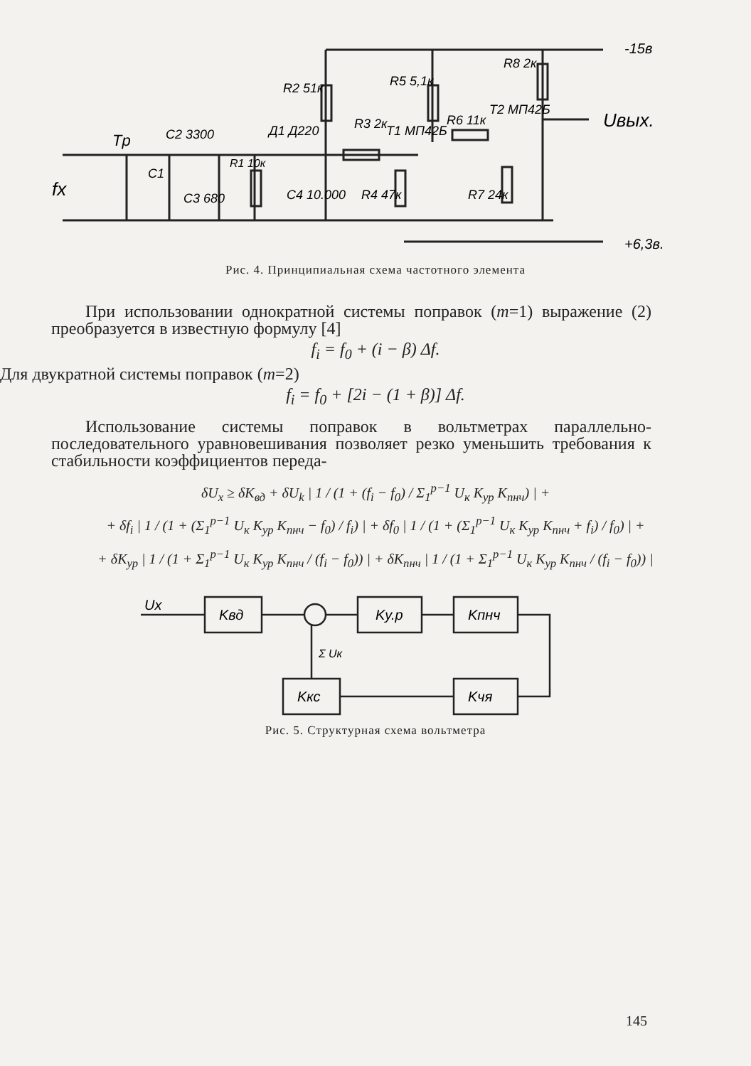R8 2к
R2 51к
R5 5,1к
R3 2к
T1 МП42Б
R6 11к
T2 МП42Б
Uвых.
-15в
+6,3в.
Tр
C2 3300
C1
C3 680
R1 10к
Д1 Д220
C4 10.000
R4 47к
R7 24к
fx
Рис. 4. Принципиальная схема частотного элемента
При использовании однократной системы поправок (m=1) выражение (2) преобразуется в известную формулу [4]
f<sub>i</sub> = f<sub>0</sub> + (i − β) Δf.
Для двукратной системы поправок (m=2)
f<sub>i</sub> = f<sub>0</sub> + [2i − (1 + β)] Δf.
Использование системы поправок в вольтметрах параллельно-последовательного уравновешивания позволяет резко уменьшить требования к стабильности коэффициентов переда-
δU<sub>x</sub> ≥ δK<sub>вд</sub> + δU<sub>k</sub> | 1 / (1 + (f<sub>i</sub> − f<sub>0</sub>) / Σ<sub>1</sub><sup>p−1</sup> U<sub>к</sub> K<sub>ур</sub> K<sub>пнч</sub>) | +
+ δf<sub>i</sub> | 1 / (1 + (Σ<sub>1</sub><sup>p−1</sup> U<sub>к</sub> K<sub>ур</sub> K<sub>пнч</sub> − f<sub>0</sub>) / f<sub>i</sub>) | + δf<sub>0</sub> | 1 / (1 + (Σ<sub>1</sub><sup>p−1</sup> U<sub>к</sub> K<sub>ур</sub> K<sub>пнч</sub> + f<sub>i</sub>) / f<sub>0</sub>) | +
+ δK<sub>ур</sub> | 1 / (1 + Σ<sub>1</sub><sup>p−1</sup> U<sub>к</sub> K<sub>ур</sub> K<sub>пнч</sub> / (f<sub>i</sub> − f<sub>0</sub>)) | + δK<sub>пнч</sub> | 1 / (1 + Σ<sub>1</sub><sup>p−1</sup> U<sub>к</sub> K<sub>ур</sub> K<sub>пнч</sub> / (f<sub>i</sub> − f<sub>0</sub>)) |
Ux
Kвд
Kу.р
Kпнч
Kкс
Kчя
Σ Uк
Рис. 5. Структурная схема вольтметра
145